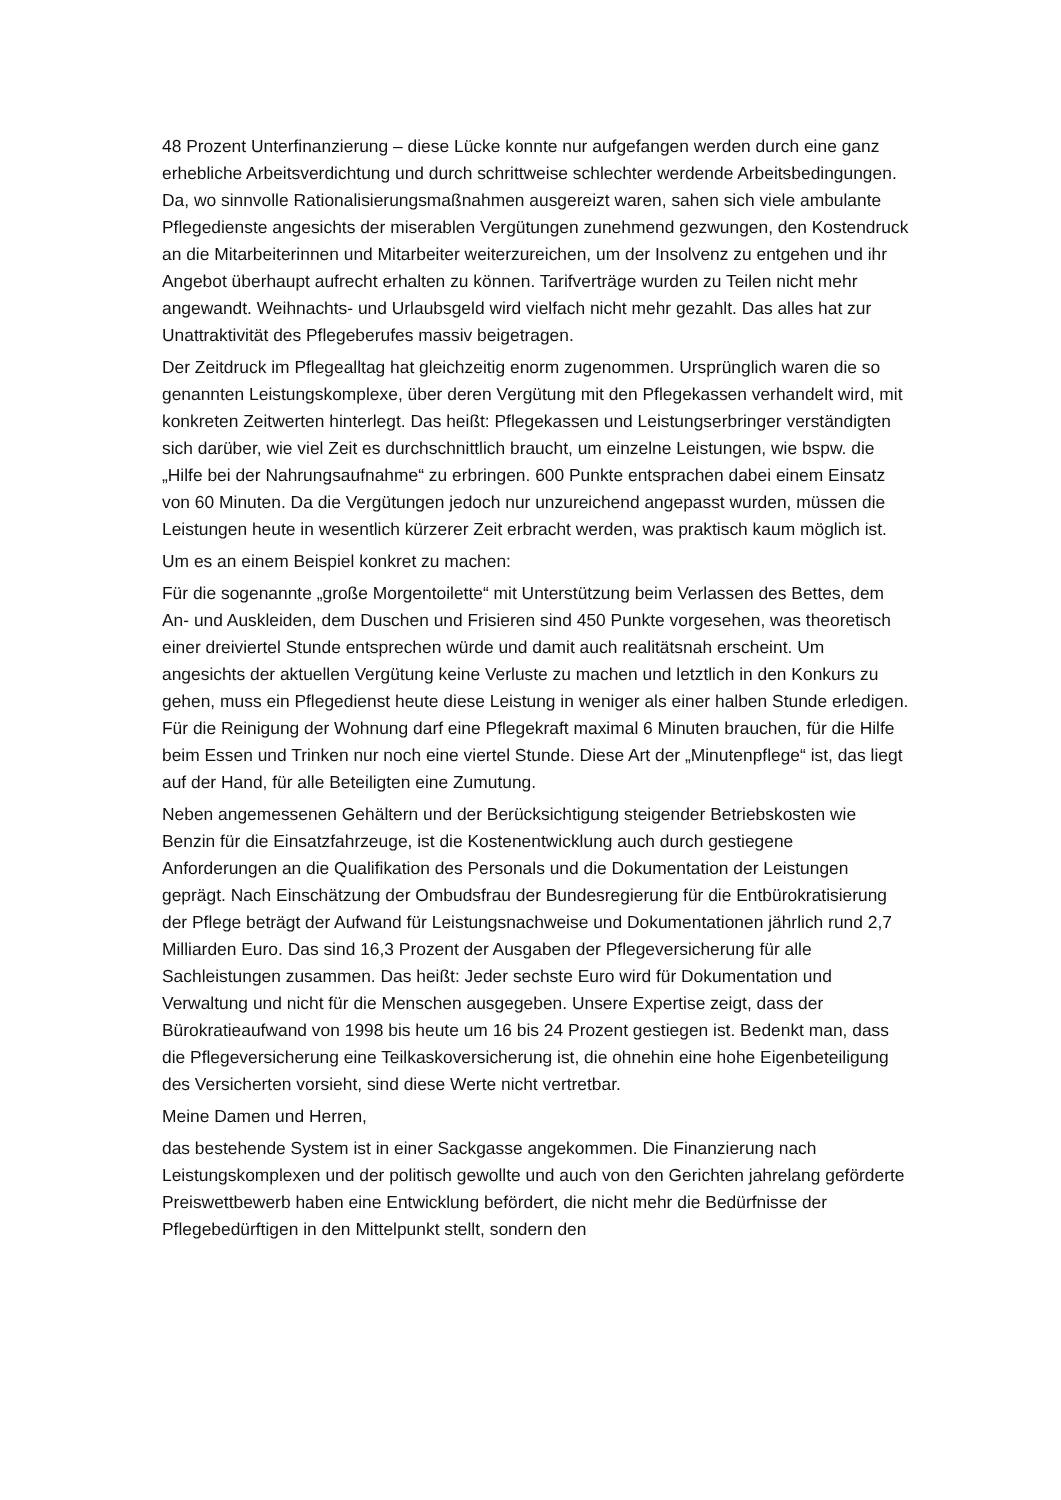48 Prozent Unterfinanzierung – diese Lücke konnte nur aufgefangen werden durch eine ganz erhebliche Arbeitsverdichtung und durch schrittweise schlechter werdende Arbeitsbedingungen. Da, wo sinnvolle Rationalisierungsmaßnahmen ausgereizt waren, sahen sich viele ambulante Pflegedienste angesichts der miserablen Vergütungen zunehmend gezwungen, den Kostendruck an die Mitarbeiterinnen und Mitarbeiter weiterzureichen, um der Insolvenz zu entgehen und ihr Angebot überhaupt aufrecht erhalten zu können. Tarifverträge wurden zu Teilen nicht mehr angewandt. Weihnachts- und Urlaubsgeld wird vielfach nicht mehr gezahlt. Das alles hat zur Unattraktivität des Pflegeberufes massiv beigetragen.
Der Zeitdruck im Pflegealltag hat gleichzeitig enorm zugenommen. Ursprünglich waren die so genannten Leistungskomplexe, über deren Vergütung mit den Pflegekassen verhandelt wird, mit konkreten Zeitwerten hinterlegt. Das heißt: Pflegekassen und Leistungserbringer verständigten sich darüber, wie viel Zeit es durchschnittlich braucht, um einzelne Leistungen, wie bspw. die „Hilfe bei der Nahrungsaufnahme“ zu erbringen. 600 Punkte entsprachen dabei einem Einsatz von 60 Minuten. Da die Vergütungen jedoch nur unzureichend angepasst wurden, müssen die Leistungen heute in wesentlich kürzerer Zeit erbracht werden, was praktisch kaum möglich ist.
Um es an einem Beispiel konkret zu machen:
Für die sogenannte „große Morgentoilette“ mit Unterstützung beim Verlassen des Bettes, dem An- und Auskleiden, dem Duschen und Frisieren sind 450 Punkte vorgesehen, was theoretisch einer dreiviertel Stunde entsprechen würde und damit auch realitätsnah erscheint. Um angesichts der aktuellen Vergütung keine Verluste zu machen und letztlich in den Konkurs zu gehen, muss ein Pflegedienst heute diese Leistung in weniger als einer halben Stunde erledigen. Für die Reinigung der Wohnung darf eine Pflegekraft maximal 6 Minuten brauchen, für die Hilfe beim Essen und Trinken nur noch eine viertel Stunde. Diese Art der „Minutenpflege“ ist, das liegt auf der Hand, für alle Beteiligten eine Zumutung.
Neben angemessenen Gehältern und der Berücksichtigung steigender Betriebskosten wie Benzin für die Einsatzfahrzeuge, ist die Kostenentwicklung auch durch gestiegene Anforderungen an die Qualifikation des Personals und die Dokumentation der Leistungen geprägt. Nach Einschätzung der Ombudsfrau der Bundesregierung für die Entbürokratisierung der Pflege beträgt der Aufwand für Leistungsnachweise und Dokumentationen jährlich rund 2,7 Milliarden Euro. Das sind 16,3 Prozent der Ausgaben der Pflegeversicherung für alle Sachleistungen zusammen. Das heißt: Jeder sechste Euro wird für Dokumentation und Verwaltung und nicht für die Menschen ausgegeben. Unsere Expertise zeigt, dass der Bürokratieaufwand von 1998 bis heute um 16 bis 24 Prozent gestiegen ist. Bedenkt man, dass die Pflegeversicherung eine Teilkaskoversicherung ist, die ohnehin eine hohe Eigenbeteiligung des Versicherten vorsieht, sind diese Werte nicht vertretbar.
Meine Damen und Herren,
das bestehende System ist in einer Sackgasse angekommen. Die Finanzierung nach Leistungskomplexen und der politisch gewollte und auch von den Gerichten jahrelang geförderte Preiswettbewerb haben eine Entwicklung befördert, die nicht mehr die Bedürfnisse der Pflegebedürftigen in den Mittelpunkt stellt, sondern den